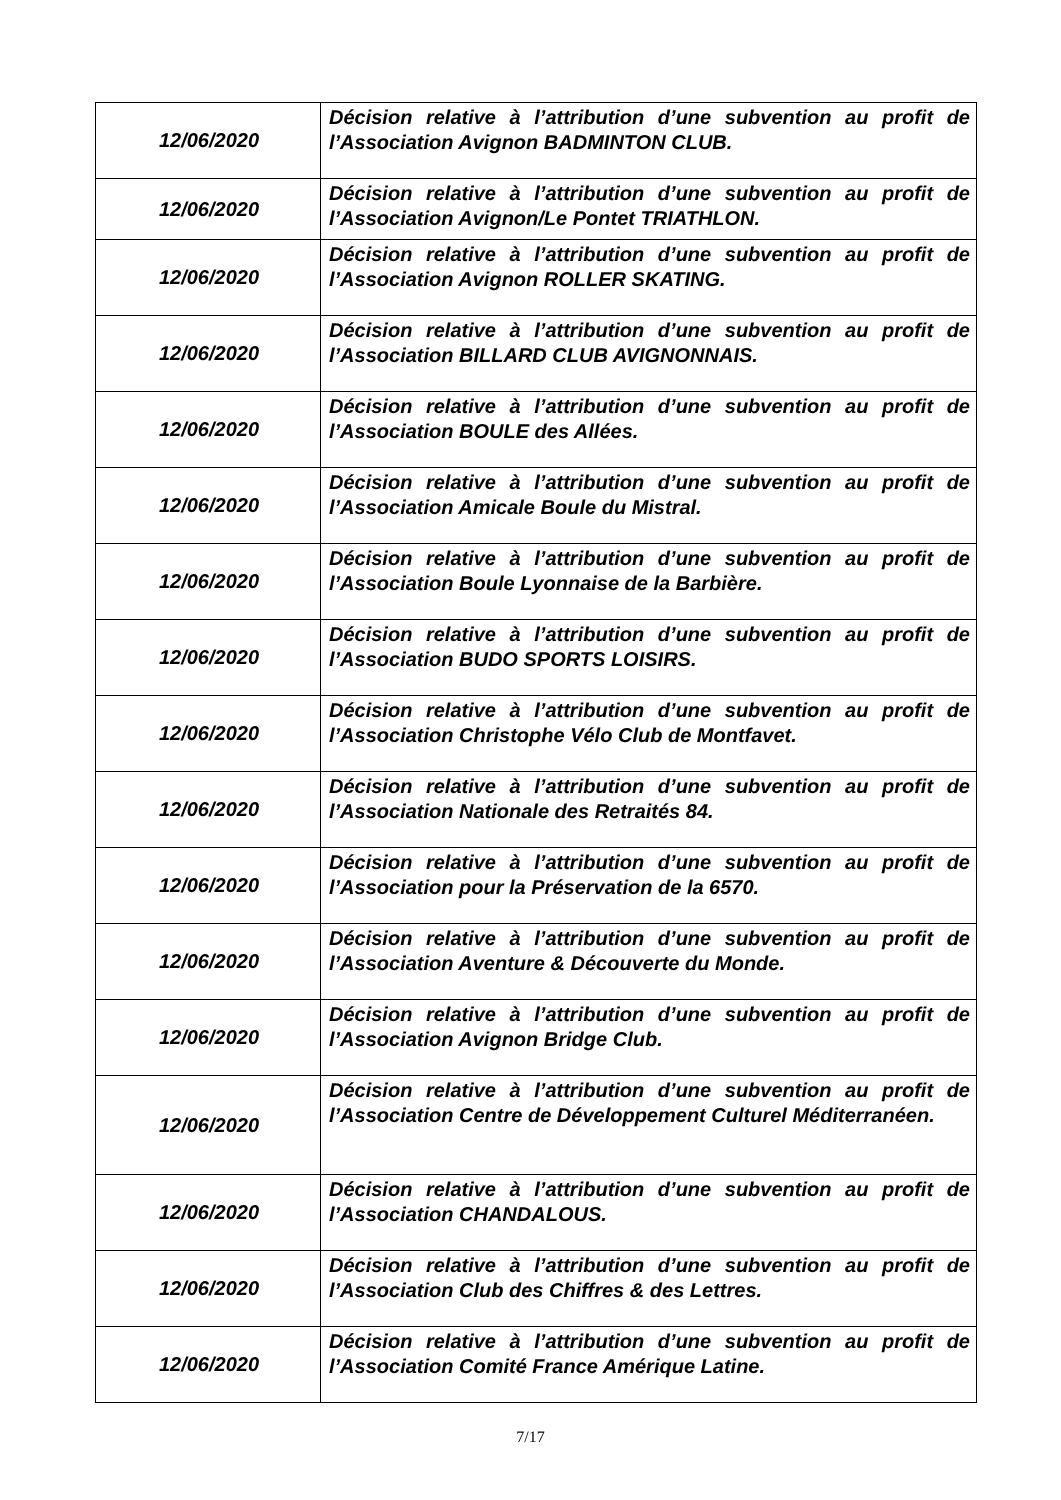| 12/06/2020 | Décision relative à l’attribution d’une subvention au profit de l’Association Avignon BADMINTON CLUB. |
| 12/06/2020 | Décision relative à l’attribution d’une subvention au profit de l’Association Avignon/Le Pontet TRIATHLON. |
| 12/06/2020 | Décision relative à l’attribution d’une subvention au profit de l’Association Avignon ROLLER SKATING. |
| 12/06/2020 | Décision relative à l’attribution d’une subvention au profit de l’Association BILLARD CLUB AVIGNONNAIS. |
| 12/06/2020 | Décision relative à l’attribution d’une subvention au profit de l’Association BOULE des Allées. |
| 12/06/2020 | Décision relative à l’attribution d’une subvention au profit de l’Association Amicale Boule du Mistral. |
| 12/06/2020 | Décision relative à l’attribution d’une subvention au profit de l’Association Boule Lyonnaise de la Barbière. |
| 12/06/2020 | Décision relative à l’attribution d’une subvention au profit de l’Association BUDO SPORTS LOISIRS. |
| 12/06/2020 | Décision relative à l’attribution d’une subvention au profit de l’Association Christophe Vélo Club de Montfavet. |
| 12/06/2020 | Décision relative à l’attribution d’une subvention au profit de l’Association Nationale des Retraités 84. |
| 12/06/2020 | Décision relative à l’attribution d’une subvention au profit de l’Association pour la Préservation de la 6570. |
| 12/06/2020 | Décision relative à l’attribution d’une subvention au profit de l’Association Aventure & Découverte du Monde. |
| 12/06/2020 | Décision relative à l’attribution d’une subvention au profit de l’Association Avignon Bridge Club. |
| 12/06/2020 | Décision relative à l’attribution d’une subvention au profit de l’Association Centre de Développement Culturel Méditerranéen. |
| 12/06/2020 | Décision relative à l’attribution d’une subvention au profit de l’Association CHANDALOUS. |
| 12/06/2020 | Décision relative à l’attribution d’une subvention au profit de l’Association Club des Chiffres & des Lettres. |
| 12/06/2020 | Décision relative à l’attribution d’une subvention au profit de l’Association Comité France Amérique Latine. |
7/17